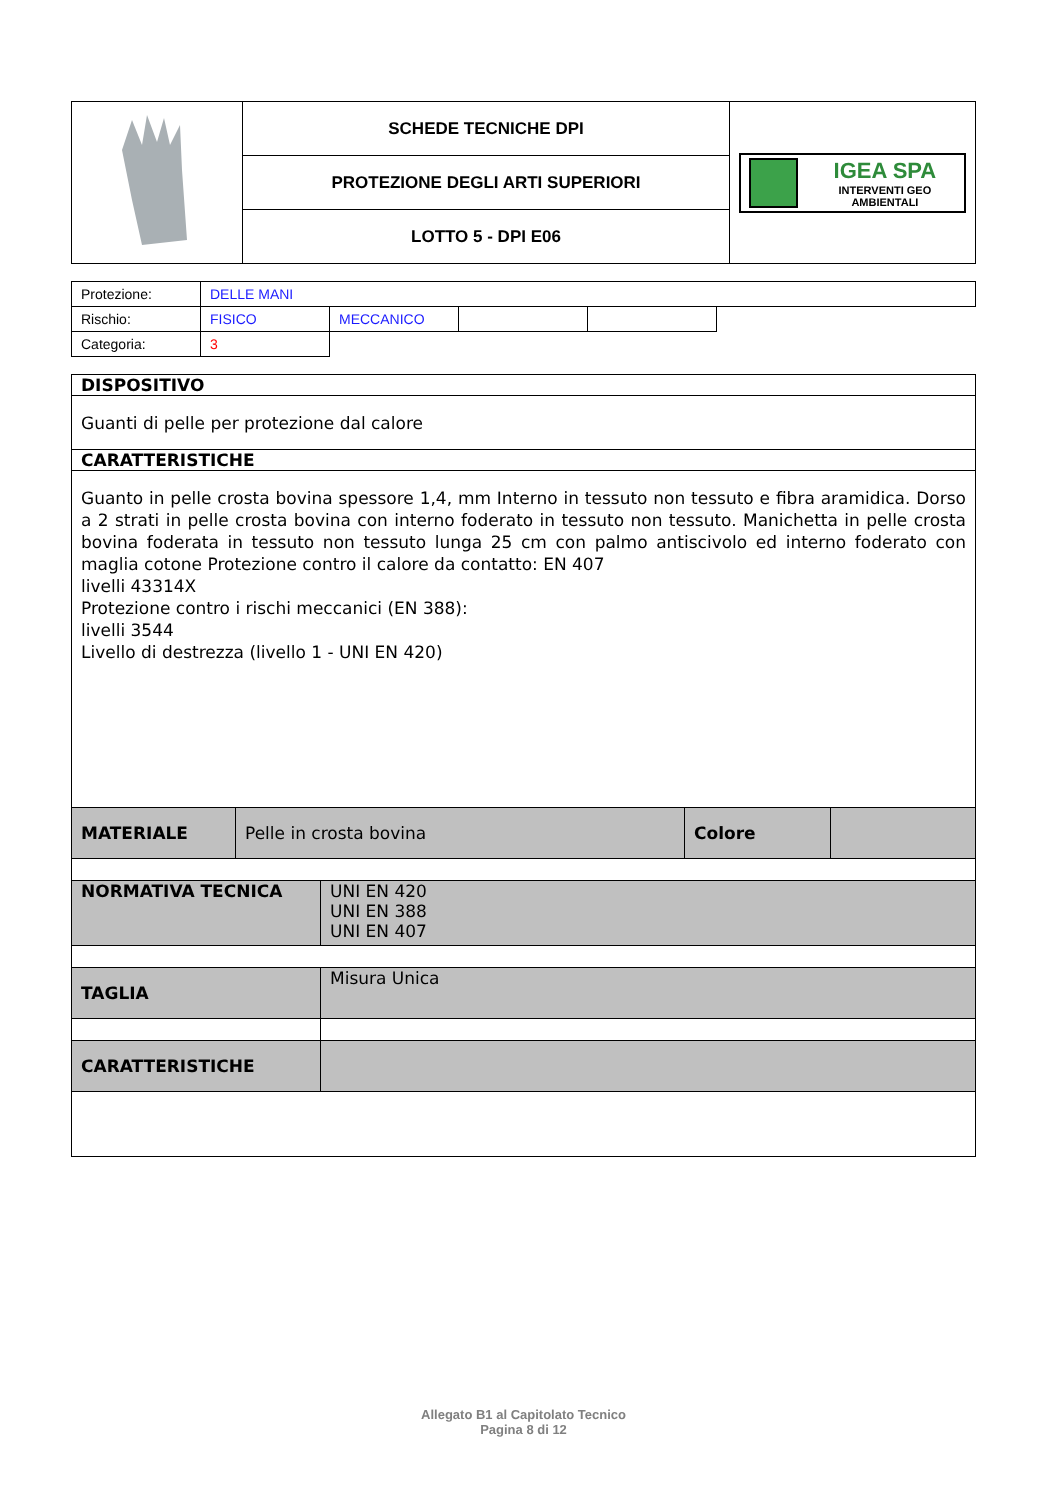| | SCHEDE TECNICHE DPI | IGEA SPA INTERVENTI GEO AMBIENTALI |
| | PROTEZIONE DEGLI ARTI SUPERIORI | |
| | LOTTO 5 - DPI E06 | |
| Protezione: | DELLE MANI | | | | |
| Rischio: | FISICO | MECCANICO | | | |
| Categoria: | 3 | | | | |
| DISPOSITIVO | | | |
| Guanti di pelle per protezione dal calore | | | |
| CARATTERISTICHE | | | |
| Guanto in pelle crosta bovina spessore 1,4, mm Interno in tessuto non tessuto e fibra aramidica. Dorso a 2 strati in pelle crosta bovina con interno foderato in tessuto non tessuto. Manichetta in pelle crosta bovina foderata in tessuto non tessuto lunga 25 cm con palmo antiscivolo ed interno foderato con maglia cotone Protezione contro il calore da contatto: EN 407 livelli 43314X Protezione contro i rischi meccanici (EN 388): livelli 3544 Livello di destrezza (livello 1 - UNI EN 420) | | | |
| MATERIALE | Pelle in crosta bovina | Colore | |
| NORMATIVA TECNICA | UNI EN 420 UNI EN 388 UNI EN 407 |
| TAGLIA | Misura Unica |
| CARATTERISTICHE | |
Allegato B1 al Capitolato Tecnico
Pagina 8 di 12